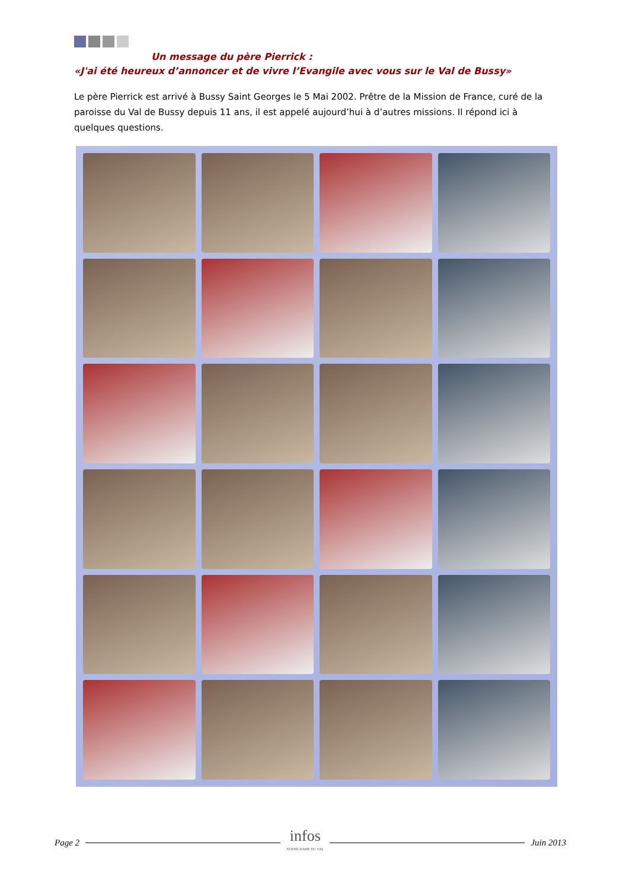Un message du père Pierrick :
«J'ai été heureux d’annoncer et de vivre l’Evangile avec vous sur le Val de Bussy»
Le père Pierrick est arrivé à Bussy Saint Georges le 5 Mai 2002. Prêtre de la Mission de France, curé de la paroisse du Val de Bussy depuis 11 ans, il est appelé aujourd’hui à d’autres missions. Il répond ici à quelques questions.
Page 2 infos
NOTRE-DAME DU VAL Juin 2013